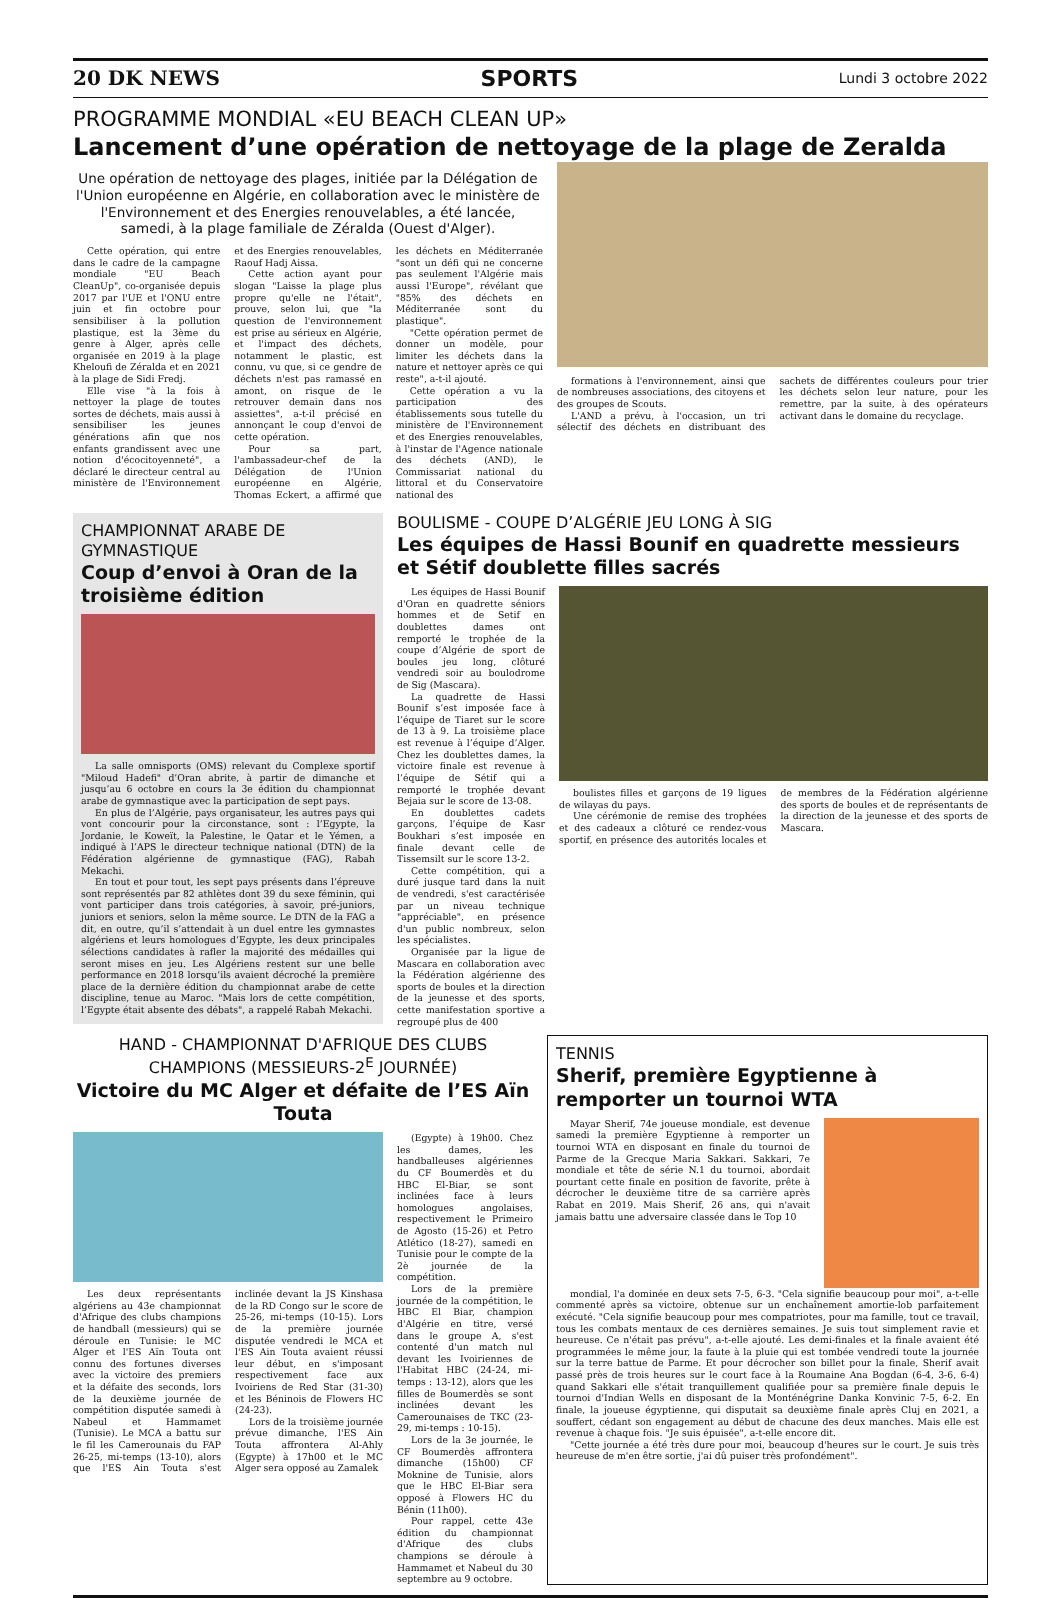20 DK NEWS SPORTS Lundi 3 octobre 2022
PROGRAMME MONDIAL «EU BEACH CLEAN UP»
Lancement d’une opération de nettoyage de la plage de Zeralda
Une opération de nettoyage des plages, initiée par la Délégation de l'Union européenne en Algérie, en collaboration avec le ministère de l'Environnement et des Energies renouvelables, a été lancée, samedi, à la plage familiale de Zéralda (Ouest d'Alger).
Cette opération, qui entre dans le cadre de la campagne mondiale "EU Beach CleanUp", co-organisée depuis 2017 par l'UE et l'ONU entre juin et fin octobre pour sensibiliser à la pollution plastique, est la 3ème du genre à Alger, après celle organisée en 2019 à la plage Kheloufi de Zéralda et en 2021 à la plage de Sidi Fredj.
Elle vise "à la fois à nettoyer la plage de toutes sortes de déchets, mais aussi à sensibiliser les jeunes générations afin que nos enfants grandissent avec une notion d'écocitoyenneté", a déclaré le directeur central au ministère de l'Environnement et des Energies renouvelables, Raouf Hadj Aissa.
Cette action ayant pour slogan "Laisse la plage plus propre qu'elle ne l'était", prouve, selon lui, que "la question de l'environnement est prise au sérieux en Algérie, et l'impact des déchets, notamment le plastic, est connu, vu que, si ce gendre de déchets n'est pas ramassé en amont, on risque de le retrouver demain dans nos assiettes", a-t-il précisé en annonçant le coup d'envoi de cette opération.
Pour sa part, l'ambassadeur-chef de la Délégation de l'Union européenne en Algérie, Thomas Eckert, a affirmé que les déchets en Méditerranée "sont un défi qui ne concerne pas seulement l'Algérie mais aussi l'Europe", révélant que "85% des déchets en Méditerranée sont du plastique".
"Cette opération permet de donner un modèle, pour limiter les déchets dans la nature et nettoyer après ce qui reste", a-t-il ajouté.
Cette opération a vu la participation des établissements sous tutelle du ministère de l'Environnement et des Energies renouvelables, à l'instar de l'Agence nationale des déchets (AND), le Commissariat national du littoral et du Conservatoire national des
formations à l'environnement, ainsi que de nombreuses associations, des citoyens et des groupes de Scouts.
L'AND a prévu, à l'occasion, un tri sélectif des déchets en distribuant des sachets de différentes couleurs pour trier les déchets selon leur nature, pour les remettre, par la suite, à des opérateurs activant dans le domaine du recyclage.
CHAMPIONNAT ARABE DE GYMNASTIQUE
Coup d’envoi à Oran de la troisième édition
La salle omnisports (OMS) relevant du Complexe sportif "Miloud Hadefi" d’Oran abrite, à partir de dimanche et jusqu’au 6 octobre en cours la 3e édition du championnat arabe de gymnastique avec la participation de sept pays.
En plus de l’Algérie, pays organisateur, les autres pays qui vont concourir pour la circonstance, sont : l’Egypte, la Jordanie, le Koweït, la Palestine, le Qatar et le Yémen, a indiqué à l’APS le directeur technique national (DTN) de la Fédération algérienne de gymnastique (FAG), Rabah Mekachi.
En tout et pour tout, les sept pays présents dans l’épreuve sont représentés par 82 athlètes dont 39 du sexe féminin, qui vont participer dans trois catégories, à savoir, pré-juniors, juniors et seniors, selon la même source. Le DTN de la FAG a dit, en outre, qu’il s’attendait à un duel entre les gymnastes algériens et leurs homologues d’Egypte, les deux principales sélections candidates à rafler la majorité des médailles qui seront mises en jeu. Les Algériens restent sur une belle performance en 2018 lorsqu’ils avaient décroché la première place de la dernière édition du championnat arabe de cette discipline, tenue au Maroc. "Mais lors de cette compétition, l’Egypte était absente des débats", a rappelé Rabah Mekachi.
BOULISME - COUPE D’ALGÉRIE JEU LONG À SIG
Les équipes de Hassi Bounif en quadrette messieurs et Sétif doublette filles sacrés
Les équipes de Hassi Bounif d'Oran en quadrette séniors hommes et de Setif en doublettes dames ont remporté le trophée de la coupe d’Algérie de sport de boules jeu long, clôturé vendredi soir au boulodrome de Sig (Mascara).
La quadrette de Hassi Bounif s’est imposée face à l’équipe de Tiaret sur le score de 13 à 9. La troisième place est revenue à l’équipe d’Alger. Chez les doublettes dames, la victoire finale est revenue à l’équipe de Sétif qui a remporté le trophée devant Bejaia sur le score de 13-08.
En doublettes cadets garçons, l’équipe de Kasr Boukhari s’est imposée en finale devant celle de Tissemsilt sur le score 13-2.
Cette compétition, qui a duré jusque tard dans la nuit de vendredi, s'est caractérisée par un niveau technique "appréciable", en présence d'un public nombreux, selon les spécialistes.
Organisée par la ligue de Mascara en collaboration avec la Fédération algérienne des sports de boules et la direction de la jeunesse et des sports, cette manifestation sportive a regroupé plus de 400
boulistes filles et garçons de 19 ligues de wilayas du pays.
Une cérémonie de remise des trophées et des cadeaux a clôturé ce rendez-vous sportif, en présence des autorités locales et de membres de la Fédération algérienne des sports de boules et de représentants de la direction de la jeunesse et des sports de Mascara.
HAND - CHAMPIONNAT D'AFRIQUE DES CLUBS CHAMPIONS (MESSIEURS-2<sup>E</sup> JOURNÉE)
Victoire du MC Alger et défaite de l’ES Aïn Touta
Les deux représentants algériens au 43e championnat d'Afrique des clubs champions de handball (messieurs) qui se déroule en Tunisie: le MC Alger et l'ES Aïn Touta ont connu des fortunes diverses avec la victoire des premiers et la défaite des seconds, lors de la deuxième journée de compétition disputée samedi à Nabeul et Hammamet (Tunisie). Le MCA a battu sur le fil les Camerounais du FAP 26-25, mi-temps (13-10), alors que l'ES Ain Touta s'est inclinée devant la JS Kinshasa de la RD Congo sur le score de 25-26, mi-temps (10-15). Lors de la première journée disputée vendredi le MCA et l'ES Ain Touta avaient réussi leur début, en s'imposant respectivement face aux Ivoiriens de Red Star (31-30) et les Béninois de Flowers HC (24-23).
Lors de la troisième journée prévue dimanche, l'ES Ain Touta affrontera Al-Ahly (Egypte) à 17h00 et le MC Alger sera opposé au Zamalek
(Egypte) à 19h00. Chez les dames, les handballeuses algériennes du CF Boumerdès et du HBC El-Biar, se sont inclinées face à leurs homologues angolaises, respectivement le Primeiro de Agosto (15-26) et Petro Atlético (18-27), samedi en Tunisie pour le compte de la 2è journée de la compétition.
Lors de la première journée de la compétition, le HBC El Biar, champion d'Algérie en titre, versé dans le groupe A, s'est contenté d'un match nul devant les Ivoiriennes de l'Habitat HBC (24-24, mi-temps : 13-12), alors que les filles de Boumerdès se sont inclinées devant les Camerounaises de TKC (23-29, mi-temps : 10-15).
Lors de la 3e journée, le CF Boumerdès affrontera dimanche (15h00) CF Moknine de Tunisie, alors que le HBC El-Biar sera opposé à Flowers HC du Bénin (11h00).
Pour rappel, cette 43e édition du championnat d'Afrique des clubs champions se déroule à Hammamet et Nabeul du 30 septembre au 9 octobre.
TENNIS
Sherif, première Egyptienne à remporter un tournoi WTA
Mayar Sherif, 74e joueuse mondiale, est devenue samedi la première Egyptienne à remporter un tournoi WTA en disposant en finale du tournoi de Parme de la Grecque Maria Sakkari. Sakkari, 7e mondiale et tête de série N.1 du tournoi, abordait pourtant cette finale en position de favorite, prête à décrocher le deuxième titre de sa carrière après Rabat en 2019. Mais Sherif, 26 ans, qui n'avait jamais battu une adversaire classée dans le Top 10
mondial, l'a dominée en deux sets 7-5, 6-3. "Cela signifie beaucoup pour moi", a-t-elle commenté après sa victoire, obtenue sur un enchaînement amortie-lob parfaitement exécuté. "Cela signifie beaucoup pour mes compatriotes, pour ma famille, tout ce travail, tous les combats mentaux de ces dernières semaines. Je suis tout simplement ravie et heureuse. Ce n'était pas prévu", a-t-elle ajouté. Les demi-finales et la finale avaient été programmées le même jour, la faute à la pluie qui est tombée vendredi toute la journée sur la terre battue de Parme. Et pour décrocher son billet pour la finale, Sherif avait passé près de trois heures sur le court face à la Roumaine Ana Bogdan (6-4, 3-6, 6-4) quand Sakkari elle s'était tranquillement qualifiée pour sa première finale depuis le tournoi d'Indian Wells en disposant de la Monténégrine Danka Konvinic 7-5, 6-2. En finale, la joueuse égyptienne, qui disputait sa deuxième finale après Cluj en 2021, a souffert, cédant son engagement au début de chacune des deux manches. Mais elle est revenue à chaque fois. "Je suis épuisée", a-t-elle encore dit.
"Cette journée a été très dure pour moi, beaucoup d'heures sur le court. Je suis très heureuse de m'en être sortie, j'ai dû puiser très profondément".